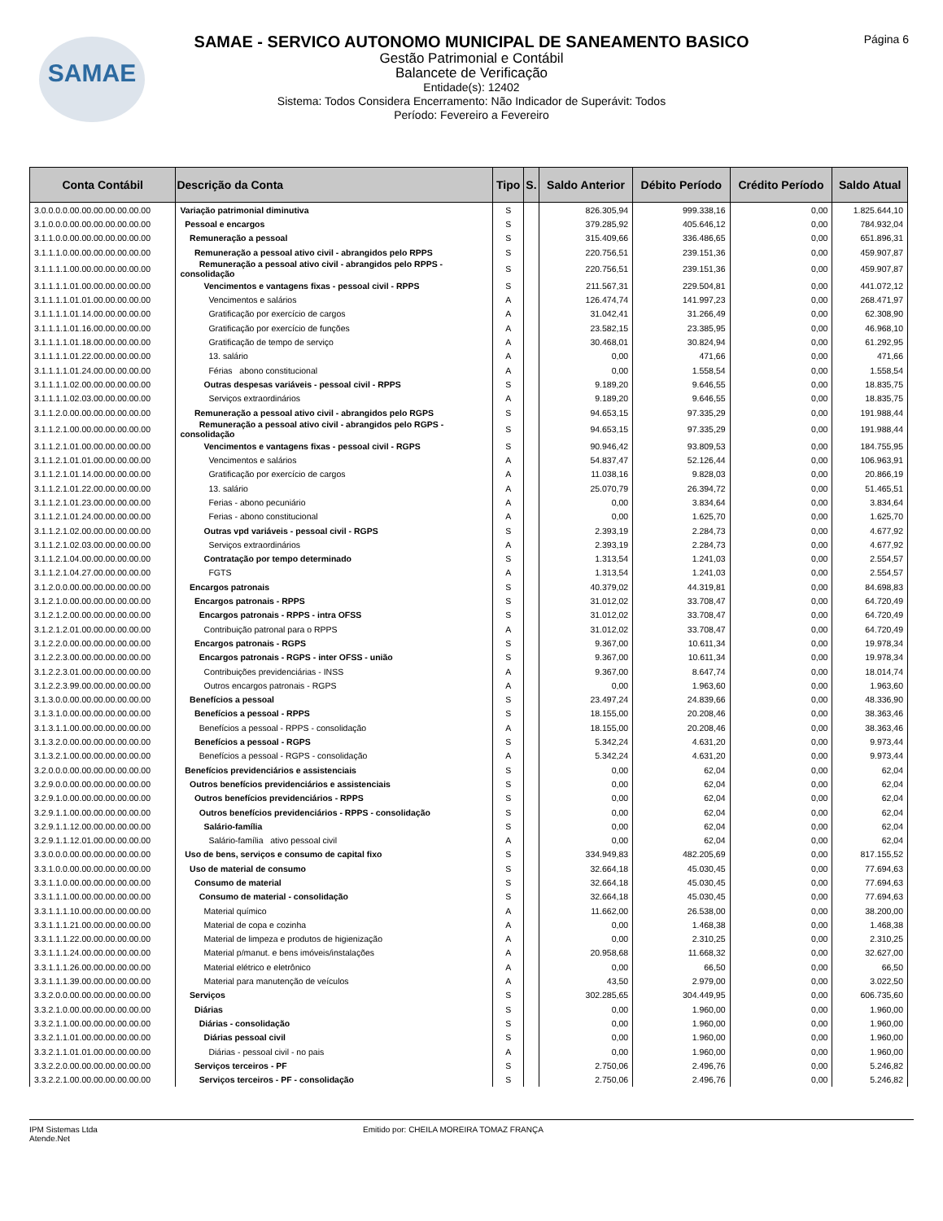SAMAE Página 6
SAMAE - SERVICO AUTONOMO MUNICIPAL DE SANEAMENTO BASICO
Gestão Patrimonial e Contábil
Balancete de Verificação
Entidade(s): 12402
Sistema: Todos Considera Encerramento: Não Indicador de Superávit: Todos
Período: Fevereiro a Fevereiro
| Conta Contábil | Descrição da Conta | Tipo | S. | Saldo Anterior | Débito Período | Crédito Período | Saldo Atual |
| --- | --- | --- | --- | --- | --- | --- | --- |
| 3.0.0.0.0.00.00.00.00.00.00.00 | Variação patrimonial diminutiva | S | | 826.305,94 | 999.338,16 | 0,00 | 1.825.644,10 |
| 3.1.0.0.0.00.00.00.00.00.00.00 | Pessoal e encargos | S | | 379.285,92 | 405.646,12 | 0,00 | 784.932,04 |
| 3.1.1.0.0.00.00.00.00.00.00.00 | Remuneração a pessoal | S | | 315.409,66 | 336.486,65 | 0,00 | 651.896,31 |
| 3.1.1.1.0.00.00.00.00.00.00.00 | Remuneração a pessoal ativo civil - abrangidos pelo RPPS | S | | 220.756,51 | 239.151,36 | 0,00 | 459.907,87 |
| 3.1.1.1.1.00.00.00.00.00.00.00 | Remuneração a pessoal ativo civil - abrangidos pelo RPPS - consolidação | S | | 220.756,51 | 239.151,36 | 0,00 | 459.907,87 |
| 3.1.1.1.1.01.00.00.00.00.00.00 | Vencimentos e vantagens fixas - pessoal civil - RPPS | S | | 211.567,31 | 229.504,81 | 0,00 | 441.072,12 |
| 3.1.1.1.1.01.01.00.00.00.00.00 | Vencimentos e salários | A | | 126.474,74 | 141.997,23 | 0,00 | 268.471,97 |
| 3.1.1.1.1.01.14.00.00.00.00.00 | Gratificação por exercício de cargos | A | | 31.042,41 | 31.266,49 | 0,00 | 62.308,90 |
| 3.1.1.1.1.01.16.00.00.00.00.00 | Gratificação por exercício de funções | A | | 23.582,15 | 23.385,95 | 0,00 | 46.968,10 |
| 3.1.1.1.1.01.18.00.00.00.00.00 | Gratificação de tempo de serviço | A | | 30.468,01 | 30.824,94 | 0,00 | 61.292,95 |
| 3.1.1.1.1.01.22.00.00.00.00.00 | 13. salário | A | | 0,00 | 471,66 | 0,00 | 471,66 |
| 3.1.1.1.1.01.24.00.00.00.00.00 | Férias abono constitucional | A | | 0,00 | 1.558,54 | 0,00 | 1.558,54 |
| 3.1.1.1.1.02.00.00.00.00.00.00 | Outras despesas variáveis - pessoal civil - RPPS | S | | 9.189,20 | 9.646,55 | 0,00 | 18.835,75 |
| 3.1.1.1.1.02.03.00.00.00.00.00 | Serviços extraordinários | A | | 9.189,20 | 9.646,55 | 0,00 | 18.835,75 |
| 3.1.1.2.0.00.00.00.00.00.00.00 | Remuneração a pessoal ativo civil - abrangidos pelo RGPS | S | | 94.653,15 | 97.335,29 | 0,00 | 191.988,44 |
| 3.1.1.2.1.00.00.00.00.00.00.00 | Remuneração a pessoal ativo civil - abrangidos pelo RGPS - consolidação | S | | 94.653,15 | 97.335,29 | 0,00 | 191.988,44 |
| 3.1.1.2.1.01.00.00.00.00.00.00 | Vencimentos e vantagens fixas - pessoal civil - RGPS | S | | 90.946,42 | 93.809,53 | 0,00 | 184.755,95 |
| 3.1.1.2.1.01.01.00.00.00.00.00 | Vencimentos e salários | A | | 54.837,47 | 52.126,44 | 0,00 | 106.963,91 |
| 3.1.1.2.1.01.14.00.00.00.00.00 | Gratificação por exercício de cargos | A | | 11.038,16 | 9.828,03 | 0,00 | 20.866,19 |
| 3.1.1.2.1.01.22.00.00.00.00.00 | 13. salário | A | | 25.070,79 | 26.394,72 | 0,00 | 51.465,51 |
| 3.1.1.2.1.01.23.00.00.00.00.00 | Ferias - abono pecuniário | A | | 0,00 | 3.834,64 | 0,00 | 3.834,64 |
| 3.1.1.2.1.01.24.00.00.00.00.00 | Ferias - abono constitucional | A | | 0,00 | 1.625,70 | 0,00 | 1.625,70 |
| 3.1.1.2.1.02.00.00.00.00.00.00 | Outras vpd variáveis - pessoal civil - RGPS | S | | 2.393,19 | 2.284,73 | 0,00 | 4.677,92 |
| 3.1.1.2.1.02.03.00.00.00.00.00 | Serviços extraordinários | A | | 2.393,19 | 2.284,73 | 0,00 | 4.677,92 |
| 3.1.1.2.1.04.00.00.00.00.00.00 | Contratação por tempo determinado | S | | 1.313,54 | 1.241,03 | 0,00 | 2.554,57 |
| 3.1.1.2.1.04.27.00.00.00.00.00 | FGTS | A | | 1.313,54 | 1.241,03 | 0,00 | 2.554,57 |
| 3.1.2.0.0.00.00.00.00.00.00.00 | Encargos patronais | S | | 40.379,02 | 44.319,81 | 0,00 | 84.698,83 |
| 3.1.2.1.0.00.00.00.00.00.00.00 | Encargos patronais - RPPS | S | | 31.012,02 | 33.708,47 | 0,00 | 64.720,49 |
| 3.1.2.1.2.00.00.00.00.00.00.00 | Encargos patronais - RPPS - intra OFSS | S | | 31.012,02 | 33.708,47 | 0,00 | 64.720,49 |
| 3.1.2.1.2.01.00.00.00.00.00.00 | Contribuição patronal para o RPPS | A | | 31.012,02 | 33.708,47 | 0,00 | 64.720,49 |
| 3.1.2.2.0.00.00.00.00.00.00.00 | Encargos patronais - RGPS | S | | 9.367,00 | 10.611,34 | 0,00 | 19.978,34 |
| 3.1.2.2.3.00.00.00.00.00.00.00 | Encargos patronais - RGPS - inter OFSS - união | S | | 9.367,00 | 10.611,34 | 0,00 | 19.978,34 |
| 3.1.2.2.3.01.00.00.00.00.00.00 | Contribuições previdenciárias - INSS | A | | 9.367,00 | 8.647,74 | 0,00 | 18.014,74 |
| 3.1.2.2.3.99.00.00.00.00.00.00 | Outros encargos patronais - RGPS | A | | 0,00 | 1.963,60 | 0,00 | 1.963,60 |
| 3.1.3.0.0.00.00.00.00.00.00.00 | Benefícios a pessoal | S | | 23.497,24 | 24.839,66 | 0,00 | 48.336,90 |
| 3.1.3.1.0.00.00.00.00.00.00.00 | Benefícios a pessoal - RPPS | S | | 18.155,00 | 20.208,46 | 0,00 | 38.363,46 |
| 3.1.3.1.1.00.00.00.00.00.00.00 | Benefícios a pessoal - RPPS - consolidação | A | | 18.155,00 | 20.208,46 | 0,00 | 38.363,46 |
| 3.1.3.2.0.00.00.00.00.00.00.00 | Benefícios a pessoal - RGPS | S | | 5.342,24 | 4.631,20 | 0,00 | 9.973,44 |
| 3.1.3.2.1.00.00.00.00.00.00.00 | Benefícios a pessoal - RGPS - consolidação | A | | 5.342,24 | 4.631,20 | 0,00 | 9.973,44 |
| 3.2.0.0.0.00.00.00.00.00.00.00 | Benefícios previdenciários e assistenciais | S | | 0,00 | 62,04 | 0,00 | 62,04 |
| 3.2.9.0.0.00.00.00.00.00.00.00 | Outros benefícios previdenciários e assistenciais | S | | 0,00 | 62,04 | 0,00 | 62,04 |
| 3.2.9.1.0.00.00.00.00.00.00.00 | Outros benefícios previdenciários - RPPS | S | | 0,00 | 62,04 | 0,00 | 62,04 |
| 3.2.9.1.1.00.00.00.00.00.00.00 | Outros benefícios previdenciários - RPPS - consolidação | S | | 0,00 | 62,04 | 0,00 | 62,04 |
| 3.2.9.1.1.12.00.00.00.00.00.00 | Salário-família | S | | 0,00 | 62,04 | 0,00 | 62,04 |
| 3.2.9.1.1.12.01.00.00.00.00.00 | Salário-família ativo pessoal civil | A | | 0,00 | 62,04 | 0,00 | 62,04 |
| 3.3.0.0.0.00.00.00.00.00.00.00 | Uso de bens, serviços e consumo de capital fixo | S | | 334.949,83 | 482.205,69 | 0,00 | 817.155,52 |
| 3.3.1.0.0.00.00.00.00.00.00.00 | Uso de material de consumo | S | | 32.664,18 | 45.030,45 | 0,00 | 77.694,63 |
| 3.3.1.1.0.00.00.00.00.00.00.00 | Consumo de material | S | | 32.664,18 | 45.030,45 | 0,00 | 77.694,63 |
| 3.3.1.1.1.00.00.00.00.00.00.00 | Consumo de material - consolidação | S | | 32.664,18 | 45.030,45 | 0,00 | 77.694,63 |
| 3.3.1.1.1.10.00.00.00.00.00.00 | Material químico | A | | 11.662,00 | 26.538,00 | 0,00 | 38.200,00 |
| 3.3.1.1.1.21.00.00.00.00.00.00 | Material de copa e cozinha | A | | 0,00 | 1.468,38 | 0,00 | 1.468,38 |
| 3.3.1.1.1.22.00.00.00.00.00.00 | Material de limpeza e produtos de higienização | A | | 0,00 | 2.310,25 | 0,00 | 2.310,25 |
| 3.3.1.1.1.24.00.00.00.00.00.00 | Material p/manut. e bens imóveis/instalações | A | | 20.958,68 | 11.668,32 | 0,00 | 32.627,00 |
| 3.3.1.1.1.26.00.00.00.00.00.00 | Material elétrico e eletrônico | A | | 0,00 | 66,50 | 0,00 | 66,50 |
| 3.3.1.1.1.39.00.00.00.00.00.00 | Material para manutenção de veículos | A | | 43,50 | 2.979,00 | 0,00 | 3.022,50 |
| 3.3.2.0.0.00.00.00.00.00.00.00 | Serviços | S | | 302.285,65 | 304.449,95 | 0,00 | 606.735,60 |
| 3.3.2.1.0.00.00.00.00.00.00.00 | Diárias | S | | 0,00 | 1.960,00 | 0,00 | 1.960,00 |
| 3.3.2.1.1.00.00.00.00.00.00.00 | Diárias - consolidação | S | | 0,00 | 1.960,00 | 0,00 | 1.960,00 |
| 3.3.2.1.1.01.00.00.00.00.00.00 | Diárias pessoal civil | S | | 0,00 | 1.960,00 | 0,00 | 1.960,00 |
| 3.3.2.1.1.01.01.00.00.00.00.00 | Diárias - pessoal civil - no pais | A | | 0,00 | 1.960,00 | 0,00 | 1.960,00 |
| 3.3.2.2.0.00.00.00.00.00.00.00 | Serviços terceiros - PF | S | | 2.750,06 | 2.496,76 | 0,00 | 5.246,82 |
| 3.3.2.2.1.00.00.00.00.00.00.00 | Serviços terceiros - PF - consolidação | S | | 2.750,06 | 2.496,76 | 0,00 | 5.246,82 |
IPM Sistemas Ltda
Atende.Net
Emitido por: CHEILA MOREIRA TOMAZ FRANÇA